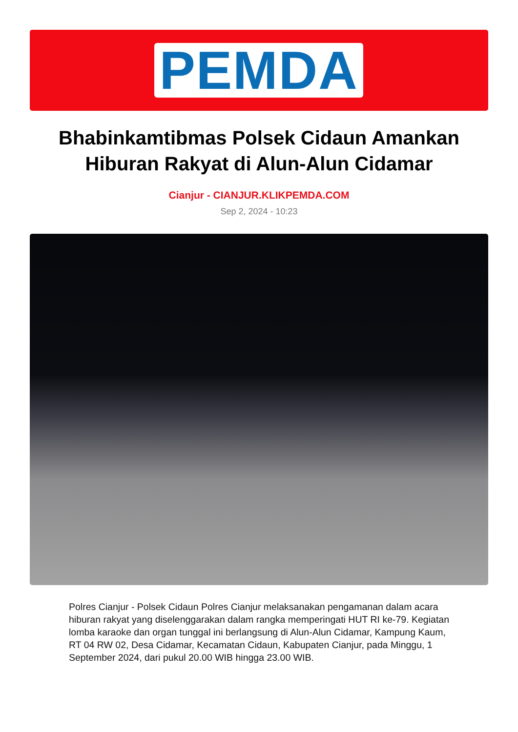PEMDA
Bhabinkamtibmas Polsek Cidaun Amankan Hiburan Rakyat di Alun-Alun Cidamar
Cianjur - CIANJUR.KLIKPEMDA.COM
Sep 2, 2024 - 10:23
Polres Cianjur - Polsek Cidaun Polres Cianjur melaksanakan pengamanan dalam acara hiburan rakyat yang diselenggarakan dalam rangka memperingati HUT RI ke-79. Kegiatan lomba karaoke dan organ tunggal ini berlangsung di Alun-Alun Cidamar, Kampung Kaum, RT 04 RW 02, Desa Cidamar, Kecamatan Cidaun, Kabupaten Cianjur, pada Minggu, 1 September 2024, dari pukul 20.00 WIB hingga 23.00 WIB.